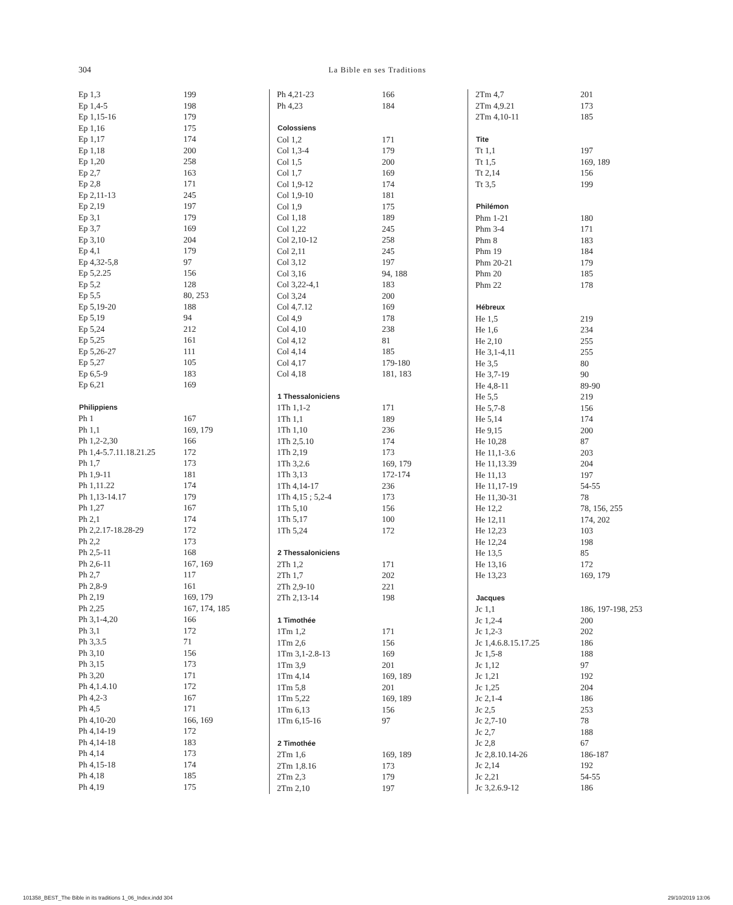304
La Bible en ses Traditions
| Ep 1,3 | 199 |
| Ep 1,4-5 | 198 |
| Ep 1,15-16 | 179 |
| Ep 1,16 | 175 |
| Ep 1,17 | 174 |
| Ep 1,18 | 200 |
| Ep 1,20 | 258 |
| Ep 2,7 | 163 |
| Ep 2,8 | 171 |
| Ep 2,11-13 | 245 |
| Ep 2,19 | 197 |
| Ep 3,1 | 179 |
| Ep 3,7 | 169 |
| Ep 3,10 | 204 |
| Ep 4,1 | 179 |
| Ep 4,32-5,8 | 97 |
| Ep 5,2.25 | 156 |
| Ep 5,2 | 128 |
| Ep 5,5 | 80, 253 |
| Ep 5,19-20 | 188 |
| Ep 5,19 | 94 |
| Ep 5,24 | 212 |
| Ep 5,25 | 161 |
| Ep 5,26-27 | 111 |
| Ep 5,27 | 105 |
| Ep 6,5-9 | 183 |
| Ep 6,21 | 169 |
| Philippiens | |
| Ph 1 | 167 |
| Ph 1,1 | 169, 179 |
| Ph 1,2-2,30 | 166 |
| Ph 1,4-5.7.11.18.21.25 | 172 |
| Ph 1,7 | 173 |
| Ph 1,9-11 | 181 |
| Ph 1,11.22 | 174 |
| Ph 1,13-14.17 | 179 |
| Ph 1,27 | 167 |
| Ph 2,1 | 174 |
| Ph 2,2.17-18.28-29 | 172 |
| Ph 2,2 | 173 |
| Ph 2,5-11 | 168 |
| Ph 2,6-11 | 167, 169 |
| Ph 2,7 | 117 |
| Ph 2,8-9 | 161 |
| Ph 2,19 | 169, 179 |
| Ph 2,25 | 167, 174, 185 |
| Ph 3,1-4,20 | 166 |
| Ph 3,1 | 172 |
| Ph 3,3.5 | 71 |
| Ph 3,10 | 156 |
| Ph 3,15 | 173 |
| Ph 3,20 | 171 |
| Ph 4,1.4.10 | 172 |
| Ph 4,2-3 | 167 |
| Ph 4,5 | 171 |
| Ph 4,10-20 | 166, 169 |
| Ph 4,14-19 | 172 |
| Ph 4,14-18 | 183 |
| Ph 4,14 | 173 |
| Ph 4,15-18 | 174 |
| Ph 4,18 | 185 |
| Ph 4,19 | 175 |
| Ph 4,21-23 | 166 |
| Ph 4,23 | 184 |
| Colossiens | |
| Col 1,2 | 171 |
| Col 1,3-4 | 179 |
| Col 1,5 | 200 |
| Col 1,7 | 169 |
| Col 1,9-12 | 174 |
| Col 1,9-10 | 181 |
| Col 1,9 | 175 |
| Col 1,18 | 189 |
| Col 1,22 | 245 |
| Col 2,10-12 | 258 |
| Col 2,11 | 245 |
| Col 3,12 | 197 |
| Col 3,16 | 94, 188 |
| Col 3,22-4,1 | 183 |
| Col 3,24 | 200 |
| Col 4,7.12 | 169 |
| Col 4,9 | 178 |
| Col 4,10 | 238 |
| Col 4,12 | 81 |
| Col 4,14 | 185 |
| Col 4,17 | 179-180 |
| Col 4,18 | 181, 183 |
| 1 Thessaloniciens | |
| 1Th 1,1-2 | 171 |
| 1Th 1,1 | 189 |
| 1Th 1,10 | 236 |
| 1Th 2,5.10 | 174 |
| 1Th 2,19 | 173 |
| 1Th 3,2.6 | 169, 179 |
| 1Th 3,13 | 172-174 |
| 1Th 4,14-17 | 236 |
| 1Th 4,15 ; 5,2-4 | 173 |
| 1Th 5,10 | 156 |
| 1Th 5,17 | 100 |
| 1Th 5,24 | 172 |
| 2 Thessaloniciens | |
| 2Th 1,2 | 171 |
| 2Th 1,7 | 202 |
| 2Th 2,9-10 | 221 |
| 2Th 2,13-14 | 198 |
| 1 Timothée | |
| 1Tm 1,2 | 171 |
| 1Tm 2,6 | 156 |
| 1Tm 3,1-2.8-13 | 169 |
| 1Tm 3,9 | 201 |
| 1Tm 4,14 | 169, 189 |
| 1Tm 5,8 | 201 |
| 1Tm 5,22 | 169, 189 |
| 1Tm 6,13 | 156 |
| 1Tm 6,15-16 | 97 |
| 2 Timothée | |
| 2Tm 1,6 | 169, 189 |
| 2Tm 1,8.16 | 173 |
| 2Tm 2,3 | 179 |
| 2Tm 2,10 | 197 |
| 2Tm 4,7 | 201 |
| 2Tm 4,9.21 | 173 |
| 2Tm 4,10-11 | 185 |
| Tite | |
| Tt 1,1 | 197 |
| Tt 1,5 | 169, 189 |
| Tt 2,14 | 156 |
| Tt 3,5 | 199 |
| Philémon | |
| Phm 1-21 | 180 |
| Phm 3-4 | 171 |
| Phm 8 | 183 |
| Phm 19 | 184 |
| Phm 20-21 | 179 |
| Phm 20 | 185 |
| Phm 22 | 178 |
| Hébreux | |
| He 1,5 | 219 |
| He 1,6 | 234 |
| He 2,10 | 255 |
| He 3,1-4,11 | 255 |
| He 3,5 | 80 |
| He 3,7-19 | 90 |
| He 4,8-11 | 89-90 |
| He 5,5 | 219 |
| He 5,7-8 | 156 |
| He 5,14 | 174 |
| He 9,15 | 200 |
| He 10,28 | 87 |
| He 11,1-3.6 | 203 |
| He 11,13.39 | 204 |
| He 11,13 | 197 |
| He 11,17-19 | 54-55 |
| He 11,30-31 | 78 |
| He 12,2 | 78, 156, 255 |
| He 12,11 | 174, 202 |
| He 12,23 | 103 |
| He 12,24 | 198 |
| He 13,5 | 85 |
| He 13,16 | 172 |
| He 13,23 | 169, 179 |
| Jacques | |
| Jc 1,1 | 186, 197-198, 253 |
| Jc 1,2-4 | 200 |
| Jc 1,2-3 | 202 |
| Jc 1,4.6.8.15.17.25 | 186 |
| Jc 1,5-8 | 188 |
| Jc 1,12 | 97 |
| Jc 1,21 | 192 |
| Jc 1,25 | 204 |
| Jc 2,1-4 | 186 |
| Jc 2,5 | 253 |
| Jc 2,7-10 | 78 |
| Jc 2,7 | 188 |
| Jc 2,8 | 67 |
| Jc 2,8.10.14-26 | 186-187 |
| Jc 2,14 | 192 |
| Jc 2,21 | 54-55 |
| Jc 3,2.6.9-12 | 186 |
101358_BEST_The Bible in its traditions 1_06_Index.indd 304 29/10/2019 13:06